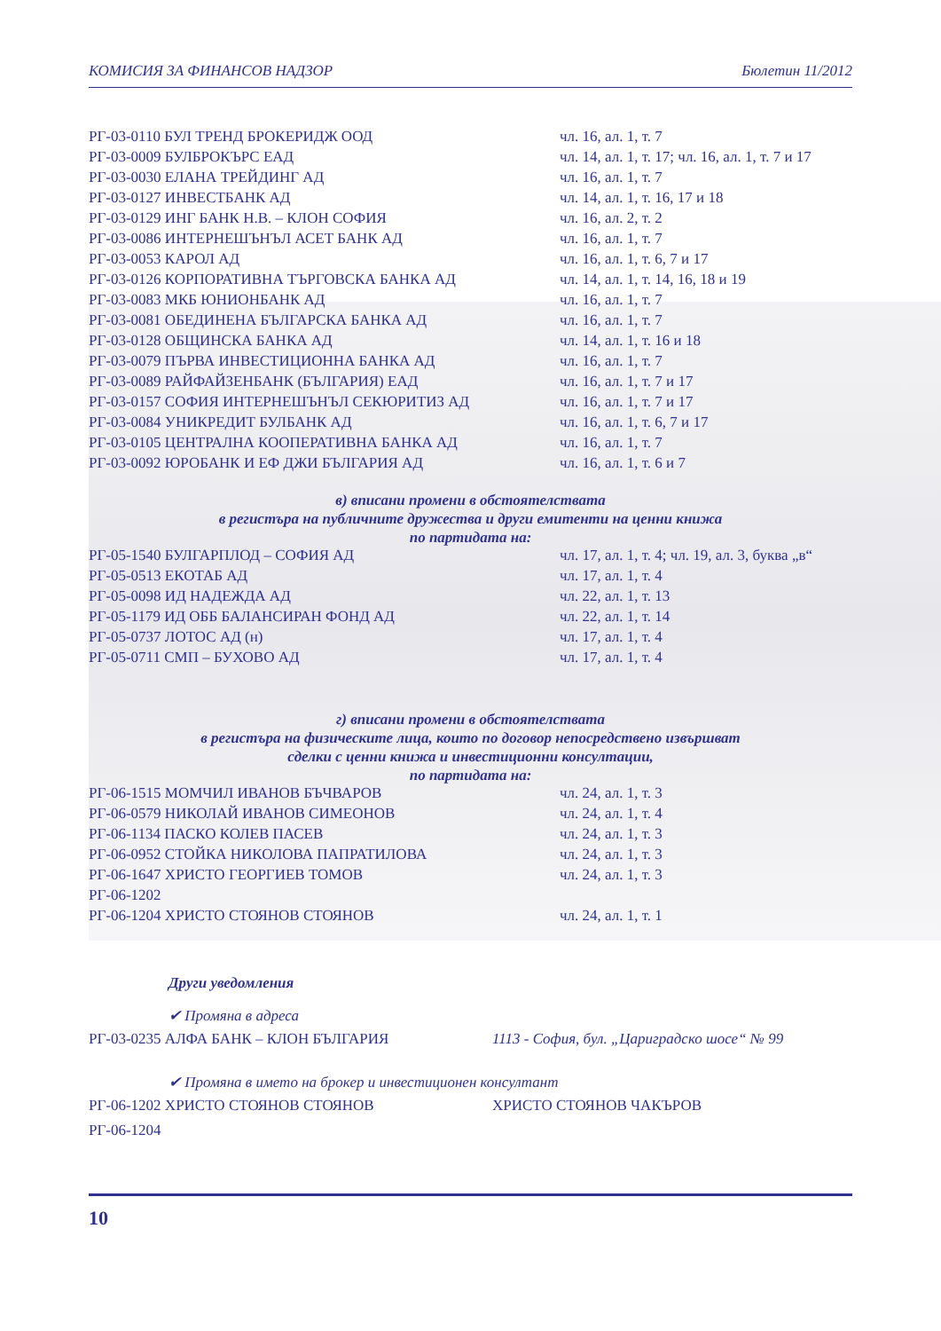КОМИСИЯ ЗА ФИНАНСОВ НАДЗОР Бюлетин 11/2012
| РГ-03-0110 БУЛ ТРЕНД БРОКЕРИДЖ ООД | чл. 16, ал. 1, т. 7 |
| РГ-03-0009 БУЛБРОКЪРС ЕАД | чл. 14, ал. 1, т. 17; чл. 16, ал. 1, т. 7 и 17 |
| РГ-03-0030 ЕЛАНА ТРЕЙДИНГ АД | чл. 16, ал. 1, т. 7 |
| РГ-03-0127 ИНВЕСТБАНК АД | чл. 14, ал. 1, т. 16, 17 и 18 |
| РГ-03-0129 ИНГ БАНК Н.В. – КЛОН СОФИЯ | чл. 16, ал. 2, т. 2 |
| РГ-03-0086 ИНТЕРНЕШЪНЪЛ АСЕТ БАНК АД | чл. 16, ал. 1, т. 7 |
| РГ-03-0053 КАРОЛ АД | чл. 16, ал. 1, т. 6, 7 и 17 |
| РГ-03-0126 КОРПОРАТИВНА ТЪРГОВСКА БАНКА АД | чл. 14, ал. 1, т. 14, 16, 18 и 19 |
| РГ-03-0083 МКБ ЮНИОНБАНК АД | чл. 16, ал. 1, т. 7 |
| РГ-03-0081 ОБЕДИНЕНА БЪЛГАРСКА БАНКА АД | чл. 16, ал. 1, т. 7 |
| РГ-03-0128 ОБЩИНСКА БАНКА АД | чл. 14, ал. 1, т. 16 и 18 |
| РГ-03-0079 ПЪРВА ИНВЕСТИЦИОННА БАНКА АД | чл. 16, ал. 1, т. 7 |
| РГ-03-0089 РАЙФАЙЗЕНБАНК (БЪЛГАРИЯ) ЕАД | чл. 16, ал. 1, т. 7 и 17 |
| РГ-03-0157 СОФИЯ ИНТЕРНЕШЪНЪЛ СЕКЮРИТИЗ АД | чл. 16, ал. 1, т. 7 и 17 |
| РГ-03-0084 УНИКРЕДИТ БУЛБАНК АД | чл. 16, ал. 1, т. 6, 7 и 17 |
| РГ-03-0105 ЦЕНТРАЛНА КООПЕРАТИВНА БАНКА АД | чл. 16, ал. 1, т. 7 |
| РГ-03-0092 ЮРОБАНК И ЕФ ДЖИ БЪЛГАРИЯ АД | чл. 16, ал. 1, т. 6 и 7 |
в) вписани промени в обстоятелствата
в регистъра на публичните дружества и други емитенти на ценни книжа
по партидата на:
| РГ-05-1540 БУЛГАРПЛОД – СОФИЯ АД | чл. 17, ал. 1, т. 4; чл. 19, ал. 3, буква „в“ |
| РГ-05-0513 ЕКОТАБ АД | чл. 17, ал. 1, т. 4 |
| РГ-05-0098 ИД НАДЕЖДА АД | чл. 22, ал. 1, т. 13 |
| РГ-05-1179 ИД ОББ БАЛАНСИРАН ФОНД АД | чл. 22, ал. 1, т. 14 |
| РГ-05-0737 ЛОТОС АД (н) | чл. 17, ал. 1, т. 4 |
| РГ-05-0711 СМП – БУХОВО АД | чл. 17, ал. 1, т. 4 |
г) вписани промени в обстоятелствата
в регистъра на физическите лица, които по договор непосредствено извършват
сделки с ценни книжа и инвестиционни консултации,
по партидата на:
| РГ-06-1515 МОМЧИЛ ИВАНОВ БЪЧВАРОВ | чл. 24, ал. 1, т. 3 |
| РГ-06-0579 НИКОЛАЙ ИВАНОВ СИМЕОНОВ | чл. 24, ал. 1, т. 4 |
| РГ-06-1134 ПАСКО КОЛЕВ ПАСЕВ | чл. 24, ал. 1, т. 3 |
| РГ-06-0952 СТОЙКА НИКОЛОВА ПАПРАТИЛОВА | чл. 24, ал. 1, т. 3 |
| РГ-06-1647 ХРИСТО ГЕОРГИЕВ ТОМОВ | чл. 24, ал. 1, т. 3 |
| РГ-06-1202 | |
| РГ-06-1204 ХРИСТО СТОЯНОВ СТОЯНОВ | чл. 24, ал. 1, т. 1 |
Други уведомления
✔ Промяна в адреса
РГ-03-0235 АЛФА БАНК – КЛОН БЪЛГАРИЯ 1113 - София, бул. „Цариградско шосе“ № 99
✔ Промяна в името на брокер и инвестиционен консултант
РГ-06-1202 ХРИСТО СТОЯНОВ СТОЯНОВ ХРИСТО СТОЯНОВ ЧАКЪРОВ
РГ-06-1204
10